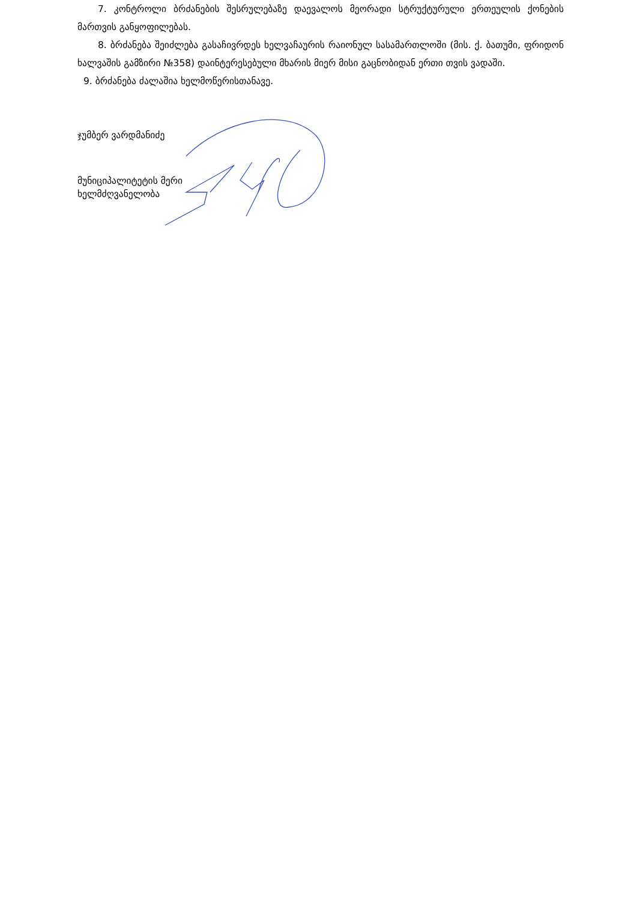7. კონტროლი ბრძანების შესრულებაზე დაევალოს მეორადი სტრუქტურული ერთეულის ქონების მართვის განყოფილებას.
8. ბრძანება შეიძლება გასაჩივრდეს ხელვაჩაურის რაიონულ სასამართლოში (მის. ქ. ბათუმი, ფრიდონ ხალვაშის გამზირი №358) დაინტერესებული მხარის მიერ მისი გაცნობიდან ერთი თვის ვადაში.
9. ბრძანება ძალაშია ხელმოწერისთანავე.
ჯუმბერ ვარდმანიძე
მუნიციპალიტეტის მერი
ხელმძღვანელობა